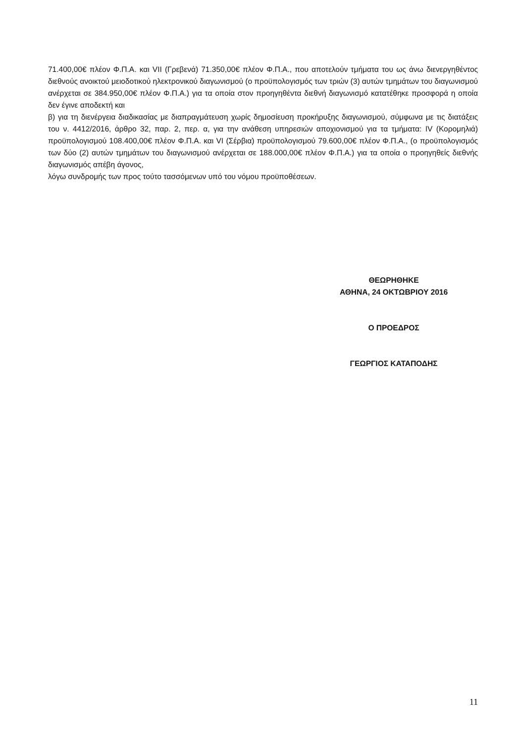71.400,00€ πλέον Φ.Π.Α. και VII (Γρεβενά) 71.350,00€ πλέον Φ.Π.Α., που αποτελούν τμήματα του ως άνω διενεργηθέντος διεθνούς ανοικτού μειοδοτικού ηλεκτρονικού διαγωνισμού (ο προϋπολογισμός των τριών (3) αυτών τμημάτων του διαγωνισμού ανέρχεται σε 384.950,00€ πλέον Φ.Π.Α.) για τα οποία στον προηγηθέντα διεθνή διαγωνισμό κατατέθηκε προσφορά η οποία δεν έγινε αποδεκτή και
β) για τη διενέργεια διαδικασίας με διαπραγμάτευση χωρίς δημοσίευση προκήρυξης διαγωνισμού, σύμφωνα με τις διατάξεις του ν. 4412/2016, άρθρο 32, παρ. 2, περ. α, για την ανάθεση υπηρεσιών αποχιονισμού για τα τμήματα: IV (Κορομηλιά) προϋπολογισμού 108.400,00€ πλέον Φ.Π.Α. και VI (Σέρβια) προϋπολογισμού 79.600,00€ πλέον Φ.Π.Α., (ο προϋπολογισμός των δύο (2) αυτών τμημάτων του διαγωνισμού ανέρχεται σε 188.000,00€ πλέον Φ.Π.Α.) για τα οποία ο προηγηθείς διεθνής διαγωνισμός απέβη άγονος,
λόγω συνδρομής των προς τούτο τασσόμενων υπό του νόμου προϋποθέσεων.
ΘΕΩΡΗΘΗΚΕ
ΑΘΗΝΑ, 24 ΟΚΤΩΒΡΙΟΥ 2016
Ο ΠΡΟΕΔΡΟΣ
ΓΕΩΡΓΙΟΣ ΚΑΤΑΠΟΔΗΣ
11